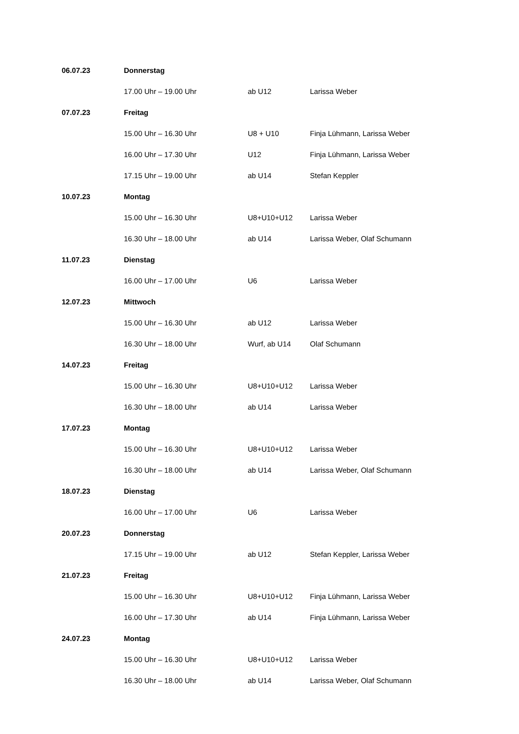| 06.07.23 | Donnerstag | | |
| | 17.00 Uhr – 19.00 Uhr | ab U12 | Larissa Weber |
| 07.07.23 | Freitag | | |
| | 15.00 Uhr – 16.30 Uhr | U8 + U10 | Finja Lühmann, Larissa Weber |
| | 16.00 Uhr – 17.30 Uhr | U12 | Finja Lühmann, Larissa Weber |
| | 17.15 Uhr – 19.00 Uhr | ab U14 | Stefan Keppler |
| 10.07.23 | Montag | | |
| | 15.00 Uhr – 16.30 Uhr | U8+U10+U12 | Larissa Weber |
| | 16.30 Uhr – 18.00 Uhr | ab U14 | Larissa Weber, Olaf Schumann |
| 11.07.23 | Dienstag | | |
| | 16.00 Uhr – 17.00 Uhr | U6 | Larissa Weber |
| 12.07.23 | Mittwoch | | |
| | 15.00 Uhr – 16.30 Uhr | ab U12 | Larissa Weber |
| | 16.30 Uhr – 18.00 Uhr | Wurf, ab U14 | Olaf Schumann |
| 14.07.23 | Freitag | | |
| | 15.00 Uhr – 16.30 Uhr | U8+U10+U12 | Larissa Weber |
| | 16.30 Uhr – 18.00 Uhr | ab U14 | Larissa Weber |
| 17.07.23 | Montag | | |
| | 15.00 Uhr – 16.30 Uhr | U8+U10+U12 | Larissa Weber |
| | 16.30 Uhr – 18.00 Uhr | ab U14 | Larissa Weber, Olaf Schumann |
| 18.07.23 | Dienstag | | |
| | 16.00 Uhr – 17.00 Uhr | U6 | Larissa Weber |
| 20.07.23 | Donnerstag | | |
| | 17.15 Uhr – 19.00 Uhr | ab U12 | Stefan Keppler, Larissa Weber |
| 21.07.23 | Freitag | | |
| | 15.00 Uhr – 16.30 Uhr | U8+U10+U12 | Finja Lühmann, Larissa Weber |
| | 16.00 Uhr – 17.30 Uhr | ab U14 | Finja Lühmann, Larissa Weber |
| 24.07.23 | Montag | | |
| | 15.00 Uhr – 16.30 Uhr | U8+U10+U12 | Larissa Weber |
| | 16.30 Uhr – 18.00 Uhr | ab U14 | Larissa Weber, Olaf Schumann |